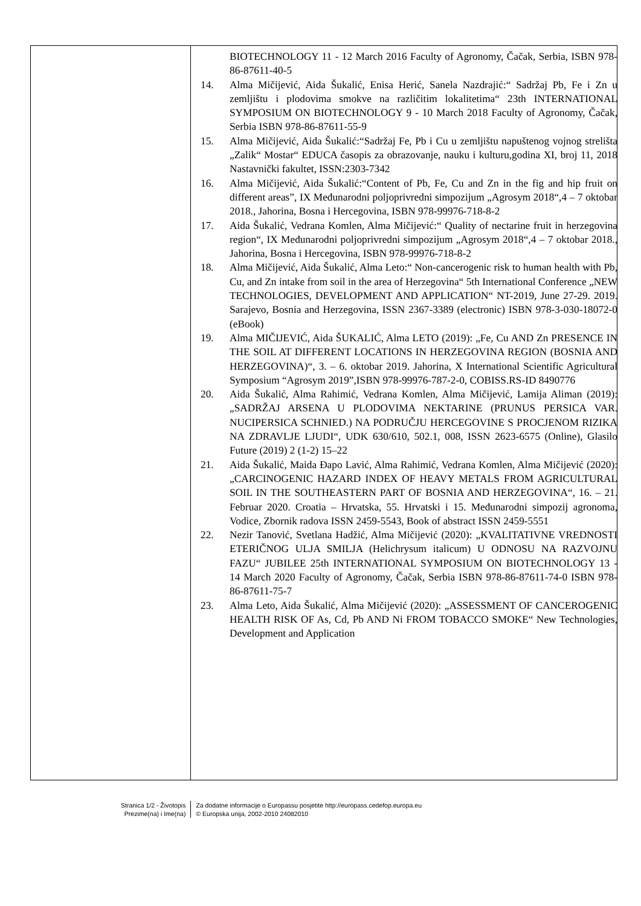BIOTECHNOLOGY 11 - 12 March 2016 Faculty of Agronomy, Čačak, Serbia, ISBN 978-86-87611-40-5
14. Alma Mičijević, Aida Šukalić, Enisa Herić, Sanela Nazdrajić:“ Sadržaj Pb, Fe i Zn u zemljištu i plodovima smokve na različitim lokalitetima“ 23th INTERNATIONAL SYMPOSIUM ON BIOTECHNOLOGY 9 - 10 March 2018 Faculty of Agronomy, Čačak, Serbia ISBN 978-86-87611-55-9
15. Alma Mičijević, Aida Šukalić:“Sadržaj Fe, Pb i Cu u zemljištu napuštenog vojnog strelišta „Zalik“ Mostar“ EDUCA časopis za obrazovanje, nauku i kulturu,godina XI, broj 11, 2018 Nastavnički fakultet, ISSN:2303-7342
16. Alma Mičijević, Aida Šukalić:“Content of Pb, Fe, Cu and Zn in the fig and hip fruit on different areas”, IX Međunarodni poljoprivredni simpozijum „Agrosym 2018“,4 – 7 oktobar 2018., Jahorina, Bosna i Hercegovina, ISBN 978-99976-718-8-2
17. Aida Šukalić, Vedrana Komlen, Alma Mičijević:“ Quality of nectarine fruit in herzegovina region“, IX Međunarodni poljoprivredni simpozijum „Agrosym 2018“,4 – 7 oktobar 2018., Jahorina, Bosna i Hercegovina, ISBN 978-99976-718-8-2
18. Alma Mičijević, Aida Šukalić, Alma Leto:“ Non-cancerogenic risk to human health with Pb, Cu, and Zn intake from soil in the area of Herzegovina“ 5th International Conference „NEW TECHNOLOGIES, DEVELOPMENT AND APPLICATION“ NT-2019, June 27-29. 2019. Sarajevo, Bosnia and Herzegovina, ISSN 2367-3389 (electronic) ISBN 978-3-030-18072-0 (eBook)
19. Alma MIČIJEVIĆ, Aida ŠUKALIĆ, Alma LETO (2019): „Fe, Cu AND Zn PRESENCE IN THE SOIL AT DIFFERENT LOCATIONS IN HERZEGOVINA REGION (BOSNIA AND HERZEGOVINA)“, 3. – 6. oktobar 2019. Jahorina, X International Scientific Agricultural Symposium “Agrosym 2019”,ISBN 978-99976-787-2-0, COBISS.RS-ID 8490776
20. Aida Šukalić, Alma Rahimić, Vedrana Komlen, Alma Mičijević, Lamija Aliman (2019): „SADRŽAJ ARSENA U PLODOVIMA NEKTARINE (PRUNUS PERSICA VAR. NUCIPERSICA SCHNIED.) NA PODRUČJU HERCEGOVINE S PROCJENOM RIZIKA NA ZDRAVLJE LJUDI“, UDK 630/610, 502.1, 008, ISSN 2623-6575 (Online), Glasilo Future (2019) 2 (1-2) 15–22
21. Aida Šukalić, Maida Đapo Lavić, Alma Rahimić, Vedrana Komlen, Alma Mičijević (2020): „CARCINOGENIC HAZARD INDEX OF HEAVY METALS FROM AGRICULTURAL SOIL IN THE SOUTHEASTERN PART OF BOSNIA AND HERZEGOVINA“, 16. – 21. Februar 2020. Croatia – Hrvatska, 55. Hrvatski i 15. Međunarodni simpozij agronoma, Vodice, Zbornik radova ISSN 2459-5543, Book of abstract ISSN 2459-5551
22. Nezir Tanović, Svetlana Hadžić, Alma Mičijević (2020): „KVALITATIVNE VREDNOSTI ETERIČNOG ULJA SMILJA (Helichrysum italicum) U ODNOSU NA RAZVOJNU FAZU“ JUBILEE 25th INTERNATIONAL SYMPOSIUM ON BIOTECHNOLOGY 13 - 14 March 2020 Faculty of Agronomy, Čačak, Serbia ISBN 978-86-87611-74-0 ISBN 978-86-87611-75-7
23. Alma Leto, Aida Šukalić, Alma Mičijević (2020): „ASSESSMENT OF CANCEROGENIC HEALTH RISK OF As, Cd, Pb AND Ni FROM TOBACCO SMOKE“ New Technologies, Development and Application
Stranica 1/2 - Životopis
Prezime(na) i Ime(na)
Za dodatne informacije o Europassu posjetite http://europass.cedefop.europa.eu
© Europska unija, 2002-2010 24082010